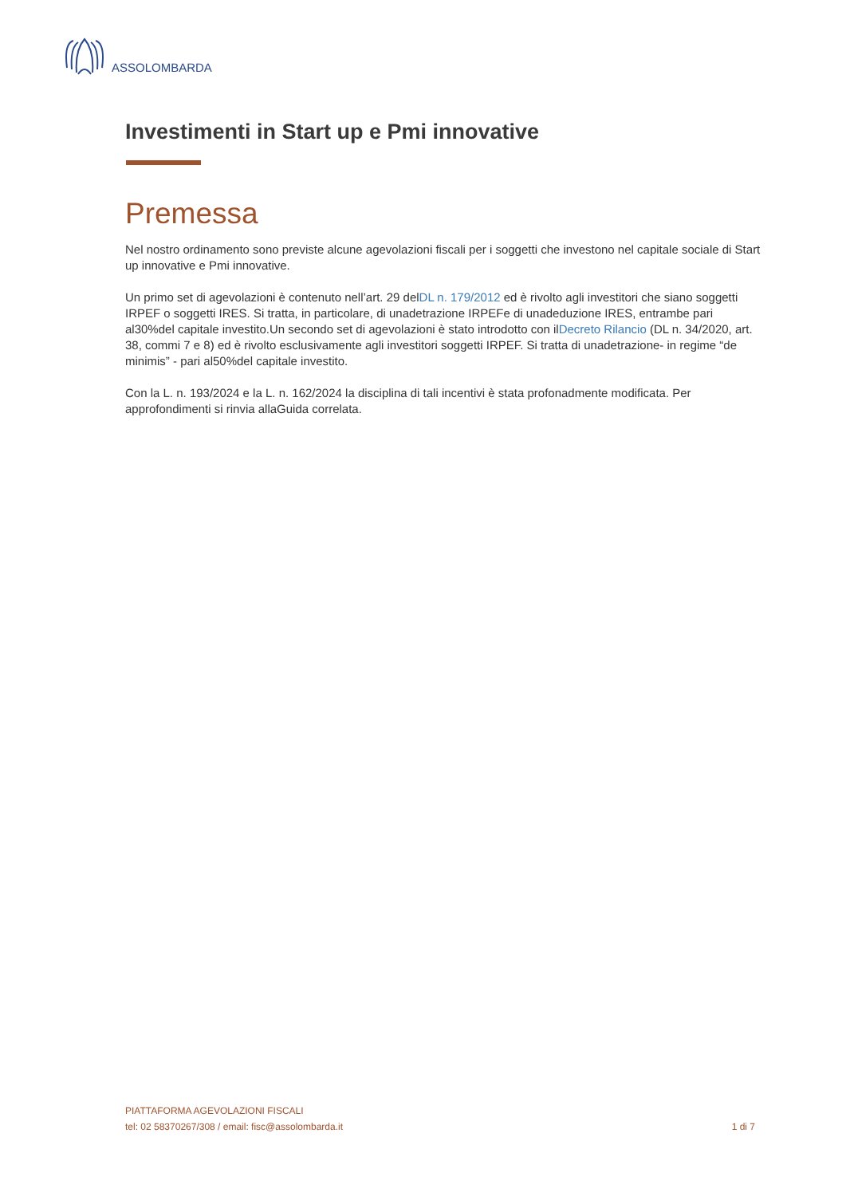ASSOLOMBARDA
Investimenti in Start up e Pmi innovative
Premessa
Nel nostro ordinamento sono previste alcune agevolazioni fiscali per i soggetti che investono nel capitale sociale di Start up innovative e Pmi innovative.
Un primo set di agevolazioni è contenuto nell’art. 29 delDL n. 179/2012 ed è rivolto agli investitori che siano soggetti IRPEF o soggetti IRES. Si tratta, in particolare, di unadetrazione IRPEFe di unadeduzione IRES, entrambe pari al30%del capitale investito.Un secondo set di agevolazioni è stato introdotto con ilDecreto Rilancio (DL n. 34/2020, art. 38, commi 7 e 8) ed è rivolto esclusivamente agli investitori soggetti IRPEF. Si tratta di unadetrazione- in regime “de minimis” - pari al50%del capitale investito.
Con la L. n. 193/2024 e la L. n. 162/2024 la disciplina di tali incentivi è stata profonadmente modificata. Per approfondimenti si rinvia allaGuida correlata.
PIATTAFORMA AGEVOLAZIONI FISCALI
tel: 02 58370267/308 / email: fisc@assolombarda.it
1 di 7